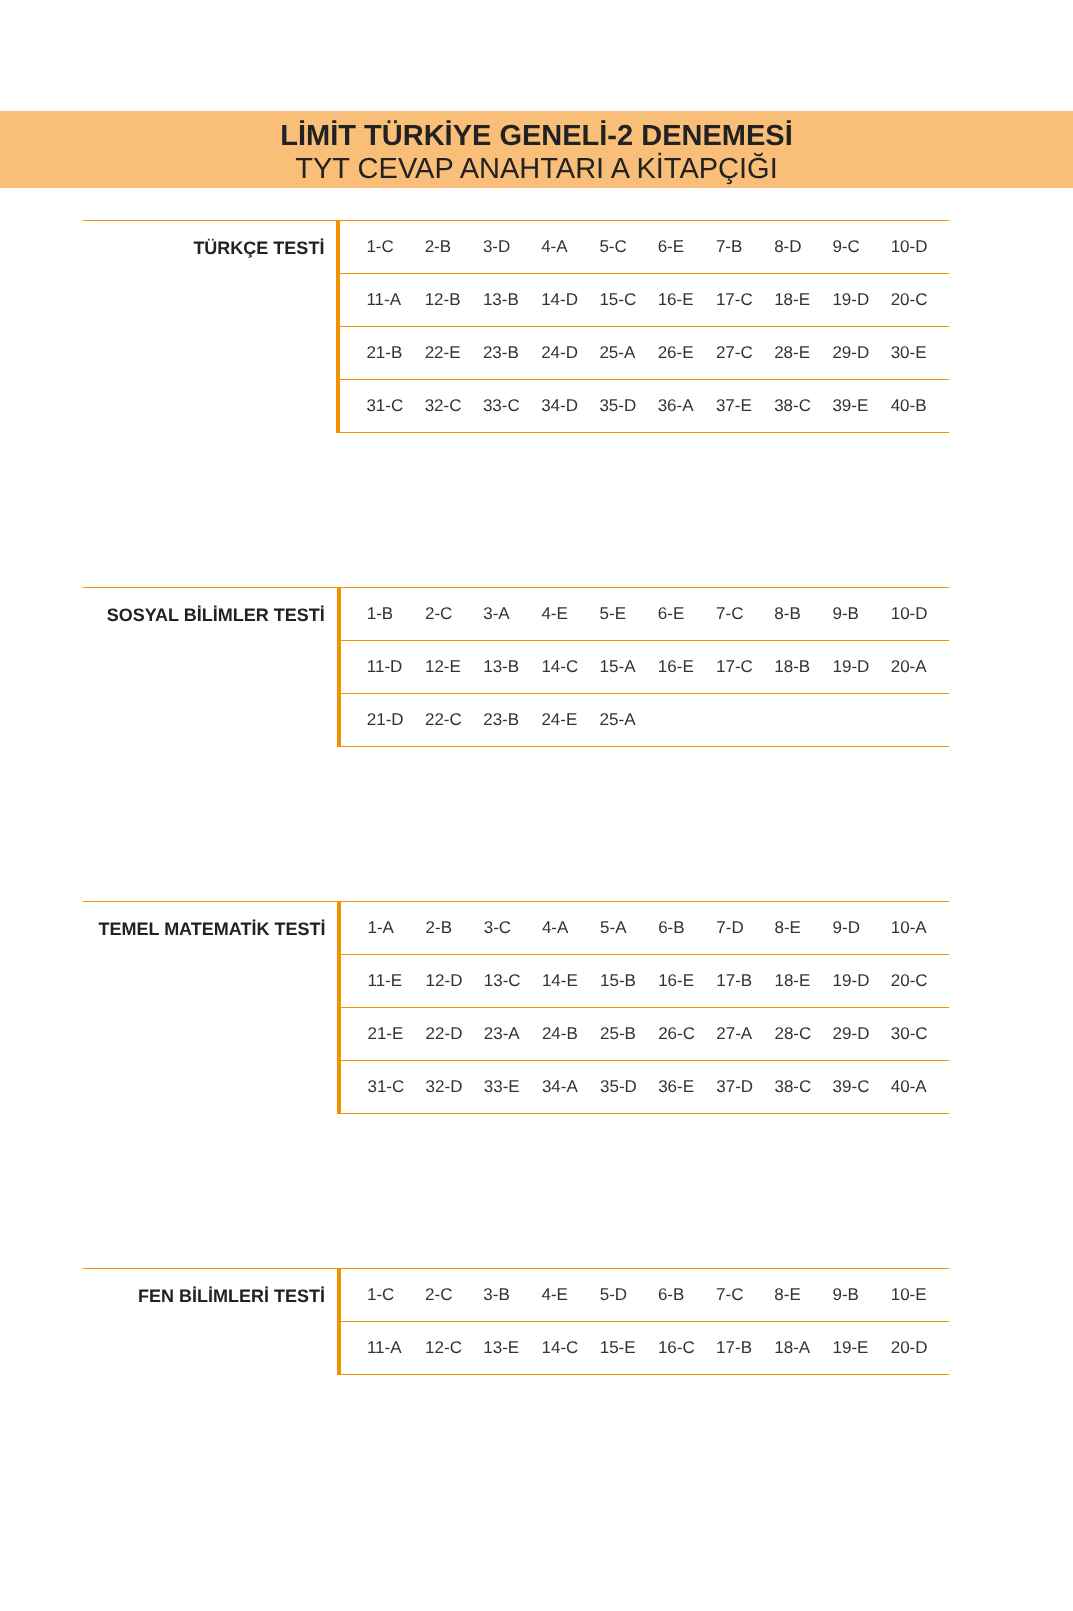LİMİT TÜRKİYE GENELİ-2 DENEMESİ
TYT CEVAP ANAHTARI A KİTAPÇIĞI
| TÜRKÇE TESTİ | 1-C | 2-B | 3-D | 4-A | 5-C | 6-E | 7-B | 8-D | 9-C | 10-D |
| | 11-A | 12-B | 13-B | 14-D | 15-C | 16-E | 17-C | 18-E | 19-D | 20-C |
| | 21-B | 22-E | 23-B | 24-D | 25-A | 26-E | 27-C | 28-E | 29-D | 30-E |
| | 31-C | 32-C | 33-C | 34-D | 35-D | 36-A | 37-E | 38-C | 39-E | 40-B |
| SOSYAL BİLİMLER TESTİ | 1-B | 2-C | 3-A | 4-E | 5-E | 6-E | 7-C | 8-B | 9-B | 10-D |
| | 11-D | 12-E | 13-B | 14-C | 15-A | 16-E | 17-C | 18-B | 19-D | 20-A |
| | 21-D | 22-C | 23-B | 24-E | 25-A | | | | | |
| TEMEL MATEMATİK TESTİ | 1-A | 2-B | 3-C | 4-A | 5-A | 6-B | 7-D | 8-E | 9-D | 10-A |
| | 11-E | 12-D | 13-C | 14-E | 15-B | 16-E | 17-B | 18-E | 19-D | 20-C |
| | 21-E | 22-D | 23-A | 24-B | 25-B | 26-C | 27-A | 28-C | 29-D | 30-C |
| | 31-C | 32-D | 33-E | 34-A | 35-D | 36-E | 37-D | 38-C | 39-C | 40-A |
| FEN BİLİMLERİ TESTİ | 1-C | 2-C | 3-B | 4-E | 5-D | 6-B | 7-C | 8-E | 9-B | 10-E |
| | 11-A | 12-C | 13-E | 14-C | 15-E | 16-C | 17-B | 18-A | 19-E | 20-D |